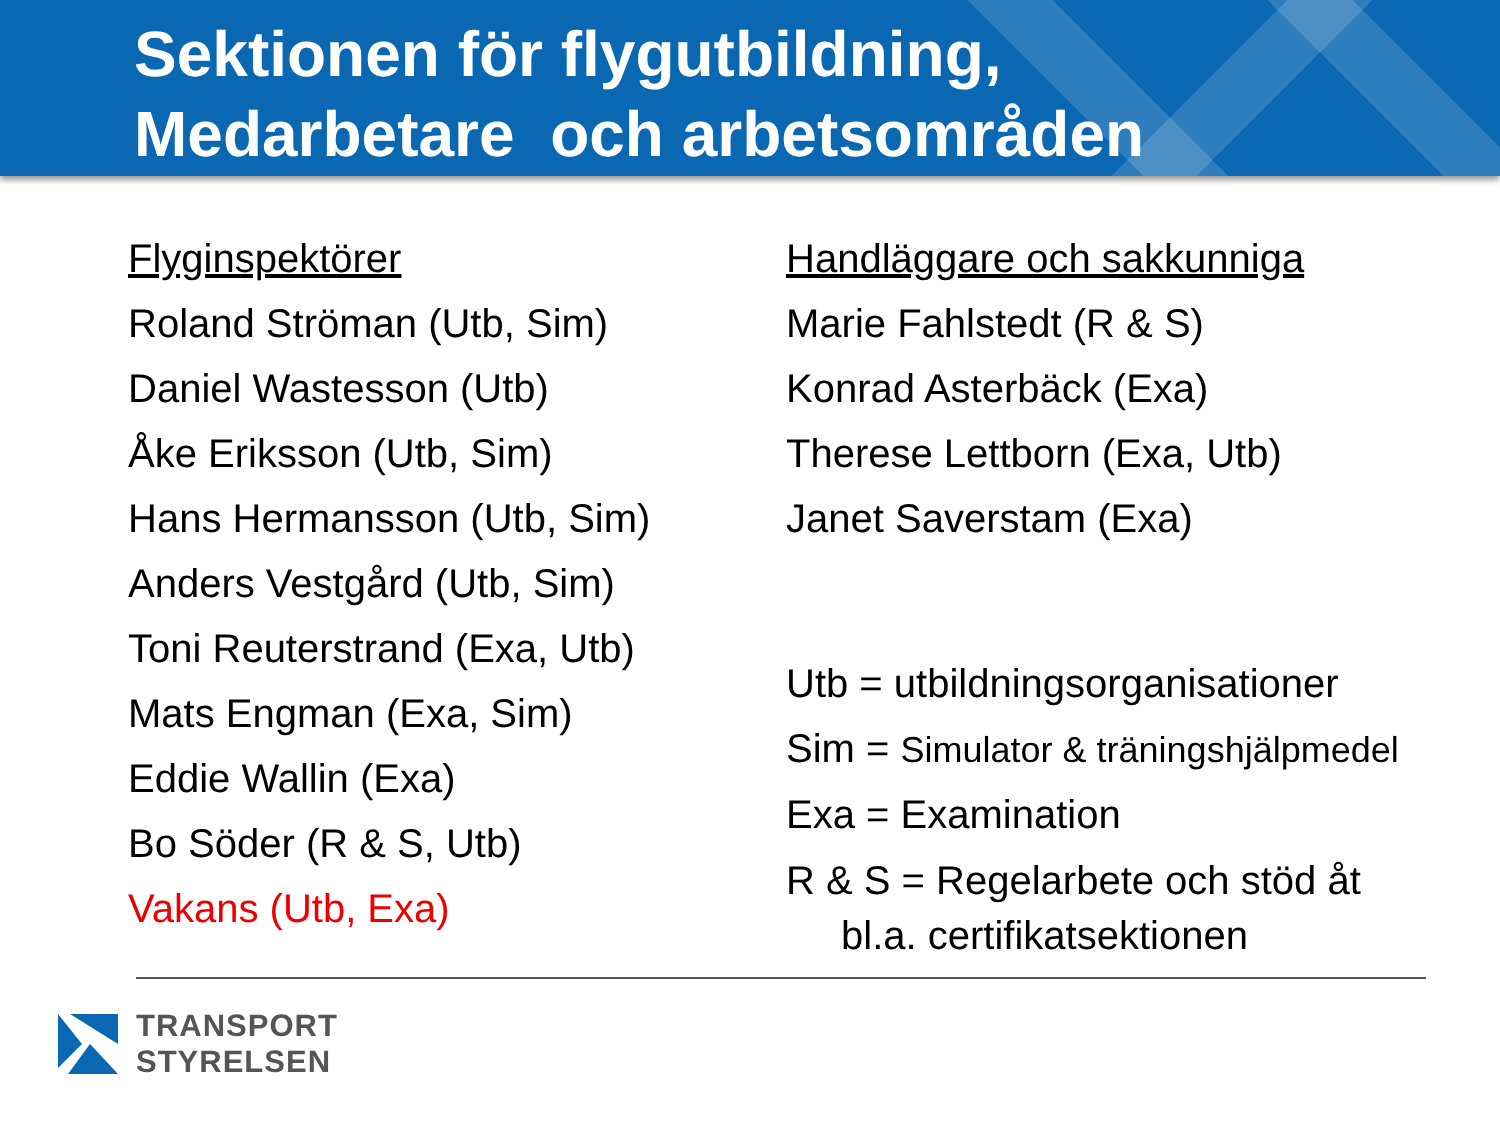Sektionen för flygutbildning,
Medarbetare och arbetsområden
Flyginspektörer
Roland Ströman (Utb, Sim)
Daniel Wastesson (Utb)
Åke Eriksson (Utb, Sim)
Hans Hermansson (Utb, Sim)
Anders Vestgård (Utb, Sim)
Toni Reuterstrand (Exa, Utb)
Mats Engman (Exa, Sim)
Eddie Wallin (Exa)
Bo Söder (R & S, Utb)
Vakans (Utb, Exa)
Handläggare och sakkunniga
Marie Fahlstedt (R & S)
Konrad Asterbäck (Exa)
Therese Lettborn (Exa, Utb)
Janet Saverstam (Exa)
Utb = utbildningsorganisationer
Sim = Simulator & träningshjälpmedel
Exa = Examination
R & S = Regelarbete och stöd åt
bl.a. certifikatsektionen
TRANSPORT
STYRELSEN